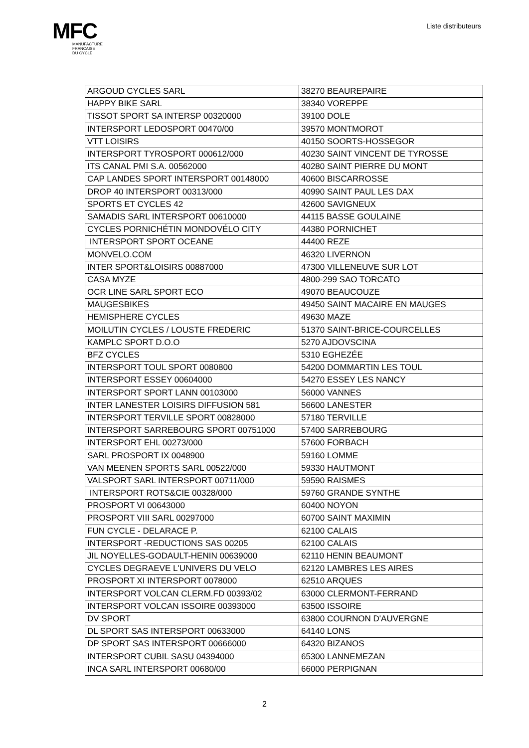MFC
MANUFACTURE
FRANCAISE
DU CYCLE
Liste distributeurs
| ARGOUD CYCLES SARL | 38270 BEAUREPAIRE |
| HAPPY BIKE SARL | 38340 VOREPPE |
| TISSOT SPORT SA INTERSP 00320000 | 39100 DOLE |
| INTERSPORT LEDOSPORT 00470/00 | 39570 MONTMOROT |
| VTT LOISIRS | 40150 SOORTS-HOSSEGOR |
| INTERSPORT TYROSPORT 000612/000 | 40230 SAINT VINCENT DE TYROSSE |
| ITS CANAL PMI S.A. 00562000 | 40280 SAINT PIERRE DU MONT |
| CAP LANDES SPORT INTERSPORT 00148000 | 40600 BISCARROSSE |
| DROP 40 INTERSPORT 00313/000 | 40990 SAINT PAUL LES DAX |
| SPORTS ET CYCLES 42 | 42600 SAVIGNEUX |
| SAMADIS SARL INTERSPORT 00610000 | 44115 BASSE GOULAINE |
| CYCLES PORNICHÉTIN MONDOVÉLO CITY | 44380 PORNICHET |
| INTERSPORT SPORT OCEANE | 44400 REZE |
| MONVELO.COM | 46320 LIVERNON |
| INTER SPORT&LOISIRS 00887000 | 47300 VILLENEUVE SUR LOT |
| CASA MYZE | 4800-299 SAO TORCATO |
| OCR LINE SARL SPORT ECO | 49070 BEAUCOUZE |
| MAUGESBIKES | 49450 SAINT MACAIRE EN MAUGES |
| HEMISPHERE CYCLES | 49630 MAZE |
| MOILUTIN CYCLES / LOUSTE FREDERIC | 51370 SAINT-BRICE-COURCELLES |
| KAMPLC SPORT D.O.O | 5270 AJDOVSCINA |
| BFZ CYCLES | 5310 EGHEZÉE |
| INTERSPORT TOUL SPORT 0080800 | 54200 DOMMARTIN LES TOUL |
| INTERSPORT ESSEY 00604000 | 54270 ESSEY LES NANCY |
| INTERSPORT SPORT LANN 00103000 | 56000 VANNES |
| INTER LANESTER LOISIRS DIFFUSION 581 | 56600 LANESTER |
| INTERSPORT TERVILLE SPORT 00828000 | 57180 TERVILLE |
| INTERSPORT SARREBOURG SPORT 00751000 | 57400 SARREBOURG |
| INTERSPORT EHL 00273/000 | 57600 FORBACH |
| SARL PROSPORT IX 0048900 | 59160 LOMME |
| VAN MEENEN SPORTS SARL 00522/000 | 59330 HAUTMONT |
| VALSPORT SARL INTERSPORT 00711/000 | 59590 RAISMES |
| INTERSPORT ROTS&CIE 00328/000 | 59760 GRANDE SYNTHE |
| PROSPORT VI 00643000 | 60400 NOYON |
| PROSPORT VIII SARL 00297000 | 60700 SAINT MAXIMIN |
| FUN CYCLE - DELARACE P. | 62100 CALAIS |
| INTERSPORT -REDUCTIONS SAS 00205 | 62100 CALAIS |
| JIL NOYELLES-GODAULT-HENIN 00639000 | 62110 HENIN BEAUMONT |
| CYCLES DEGRAEVE L'UNIVERS DU VELO | 62120 LAMBRES LES AIRES |
| PROSPORT XI INTERSPORT 0078000 | 62510 ARQUES |
| INTERSPORT VOLCAN CLERM.FD 00393/02 | 63000 CLERMONT-FERRAND |
| INTERSPORT VOLCAN ISSOIRE 00393000 | 63500 ISSOIRE |
| DV SPORT | 63800 COURNON D'AUVERGNE |
| DL SPORT SAS INTERSPORT 00633000 | 64140 LONS |
| DP SPORT SAS INTERSPORT 00666000 | 64320 BIZANOS |
| INTERSPORT CUBIL SASU 04394000 | 65300 LANNEMEZAN |
| INCA SARL INTERSPORT 00680/00 | 66000 PERPIGNAN |
2